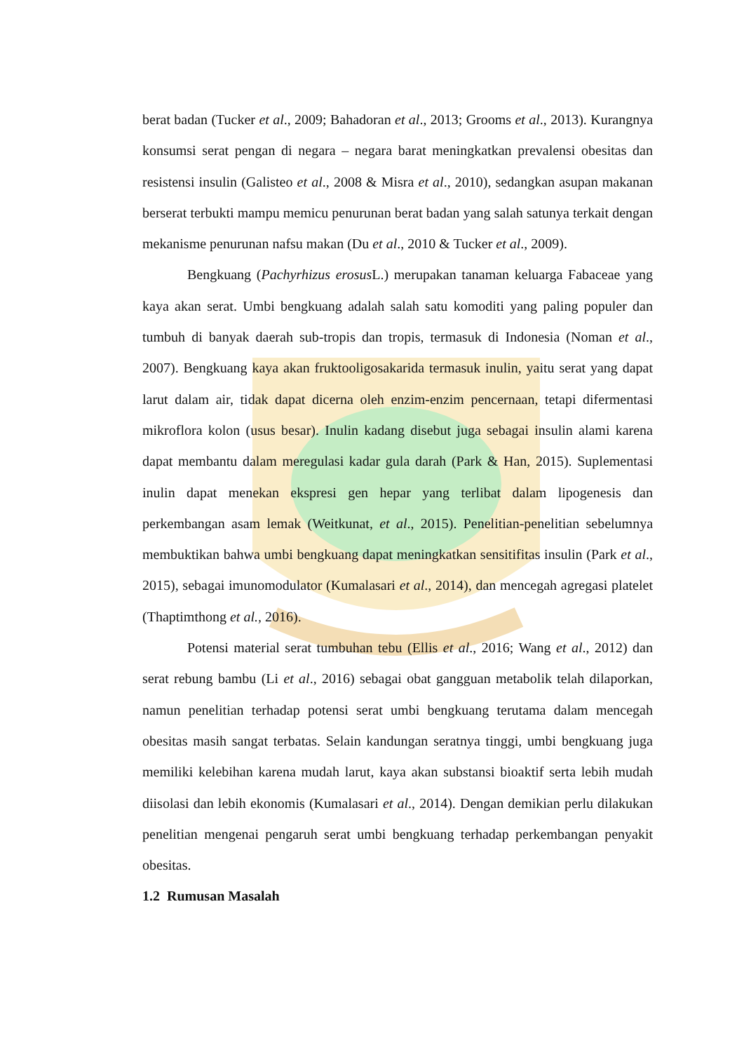berat badan (Tucker et al., 2009; Bahadoran et al., 2013; Grooms et al., 2013). Kurangnya konsumsi serat pengan di negara – negara barat meningkatkan prevalensi obesitas dan resistensi insulin (Galisteo et al., 2008 & Misra et al., 2010), sedangkan asupan makanan berserat terbukti mampu memicu penurunan berat badan yang salah satunya terkait dengan mekanisme penurunan nafsu makan (Du et al., 2010 & Tucker et al., 2009).
Bengkuang (Pachyrhizus erosus L.) merupakan tanaman keluarga Fabaceae yang kaya akan serat. Umbi bengkuang adalah salah satu komoditi yang paling populer dan tumbuh di banyak daerah sub-tropis dan tropis, termasuk di Indonesia (Noman et al., 2007). Bengkuang kaya akan fruktooligosakarida termasuk inulin, yaitu serat yang dapat larut dalam air, tidak dapat dicerna oleh enzim-enzim pencernaan, tetapi difermentasi mikroflora kolon (usus besar). Inulin kadang disebut juga sebagai insulin alami karena dapat membantu dalam meregulasi kadar gula darah (Park & Han, 2015). Suplementasi inulin dapat menekan ekspresi gen hepar yang terlibat dalam lipogenesis dan perkembangan asam lemak (Weitkunat, et al., 2015). Penelitian-penelitian sebelumnya membuktikan bahwa umbi bengkuang dapat meningkatkan sensitifitas insulin (Park et al., 2015), sebagai imunomodulator (Kumalasari et al., 2014), dan mencegah agregasi platelet (Thaptimthong et al., 2016).
Potensi material serat tumbuhan tebu (Ellis et al., 2016; Wang et al., 2012) dan serat rebung bambu (Li et al., 2016) sebagai obat gangguan metabolik telah dilaporkan, namun penelitian terhadap potensi serat umbi bengkuang terutama dalam mencegah obesitas masih sangat terbatas. Selain kandungan seratnya tinggi, umbi bengkuang juga memiliki kelebihan karena mudah larut, kaya akan substansi bioaktif serta lebih mudah diisolasi dan lebih ekonomis (Kumalasari et al., 2014). Dengan demikian perlu dilakukan penelitian mengenai pengaruh serat umbi bengkuang terhadap perkembangan penyakit obesitas.
1.2 Rumusan Masalah